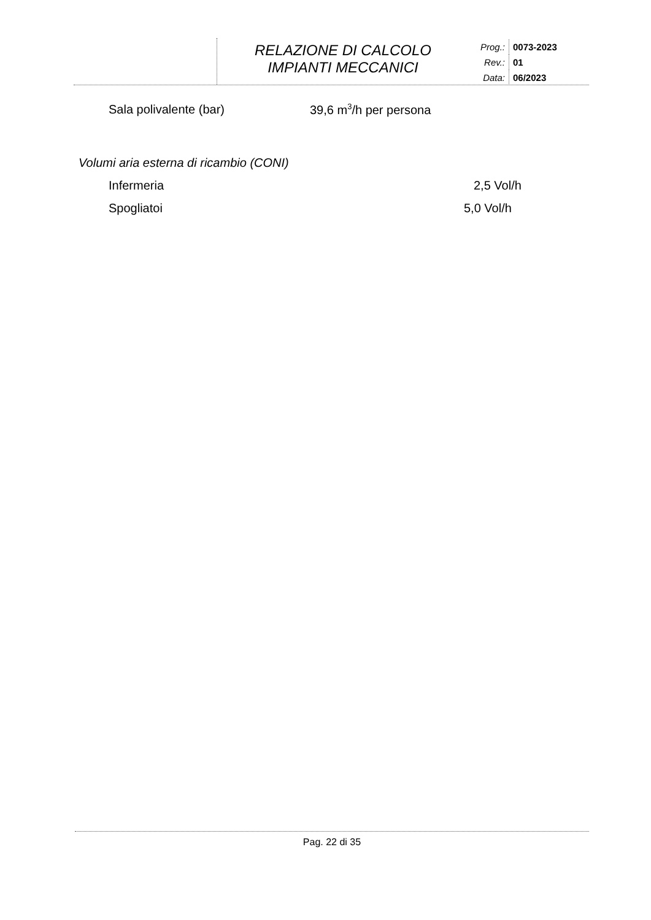RELAZIONE DI CALCOLO
IMPIANTI MECCANICI
Prog.:
0073-2023
Rev.:
01
Data:
06/2023
Sala polivalente (bar) 39,6 m<sup>3</sup>/h per persona
Volumi aria esterna di ricambio (CONI)
Infermeria 2,5 Vol/h
Spogliatoi 5,0 Vol/h
Pag. 22 di 35